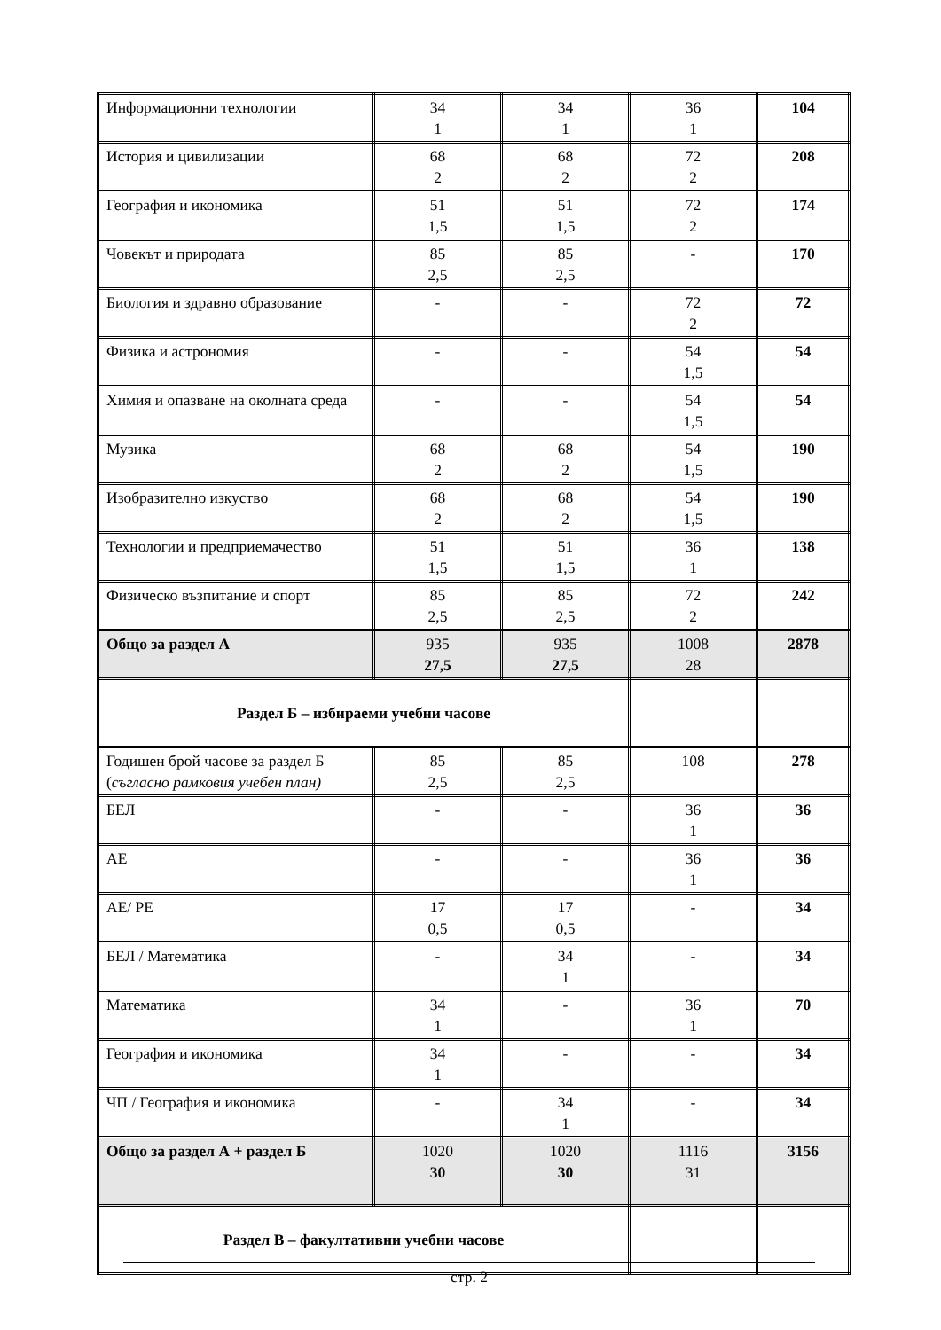| Информационни технологии | 34 1 | 34 1 | 36 1 | 104 |
| История и цивилизации | 68 2 | 68 2 | 72 2 | 208 |
| География и икономика | 51 1,5 | 51 1,5 | 72 2 | 174 |
| Човекът и природата | 85 2,5 | 85 2,5 | - | 170 |
| Биология и здравно образование | - | - | 72 2 | 72 |
| Физика и астрономия | - | - | 54 1,5 | 54 |
| Химия и опазване на околната среда | - | - | 54 1,5 | 54 |
| Музика | 68 2 | 68 2 | 54 1,5 | 190 |
| Изобразително изкуство | 68 2 | 68 2 | 54 1,5 | 190 |
| Технологии и предприемачество | 51 1,5 | 51 1,5 | 36 1 | 138 |
| Физическо възпитание и спорт | 85 2,5 | 85 2,5 | 72 2 | 242 |
| Общо за раздел А | 935 27,5 | 935 27,5 | 1008 28 | 2878 |
| Раздел Б – избираеми учебни часове | | | | |
| Годишен брой часове за раздел Б ( съгласно рамковия учебен план) | 85 2,5 | 85 2,5 | 108 | 278 |
| БЕЛ | - | - | 36 1 | 36 |
| АЕ | - | - | 36 1 | 36 |
| АЕ/ РЕ | 17 0,5 | 17 0,5 | - | 34 |
| БЕЛ / Математика | - | 34 1 | - | 34 |
| Математика | 34 1 | - | 36 1 | 70 |
| География и икономика | 34 1 | - | - | 34 |
| ЧП / География и икономика | - | 34 1 | - | 34 |
| Общо за раздел А + раздел Б | 1020 30 | 1020 30 | 1116 31 | 3156 |
| Раздел В – факултативни учебни часове | | | | |
стр. 2